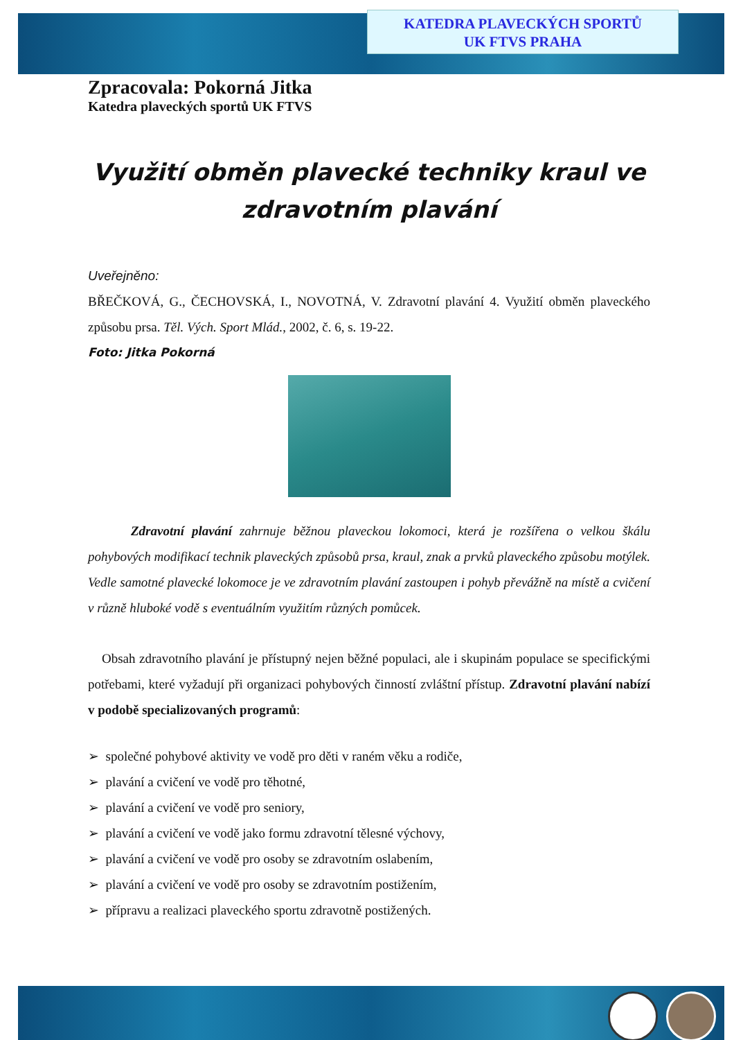KATEDRA PLAVECKÝCH SPORTŮ
UK FTVS PRAHA
Zpracovala: Pokorná Jitka
Katedra plaveckých sportů UK FTVS
Využití obměn plavecké techniky kraul ve zdravotním plavání
Uveřejněno:
BŘEČKOVÁ, G., ČECHOVSKÁ, I., NOVOTNÁ, V. Zdravotní plavání 4. Využití obměn plaveckého způsobu prsa. Těl. Vých. Sport Mlád., 2002, č. 6, s. 19-22.
Foto: Jitka Pokorná
Zdravotní plavání zahrnuje běžnou plaveckou lokomoci, která je rozšířena o velkou škálu pohybových modifikací technik plaveckých způsobů prsa, kraul, znak a prvků plaveckého způsobu motýlek. Vedle samotné plavecké lokomoce je ve zdravotním plavání zastoupen i pohyb převážně na místě a cvičení v různě hluboké vodě s eventuálním využitím různých pomůcek.
Obsah zdravotního plavání je přístupný nejen běžné populaci, ale i skupinám populace se specifickými potřebami, které vyžadují při organizaci pohybových činností zvláštní přístup. Zdravotní plavání nabízí v podobě specializovaných programů:
➢ společné pohybové aktivity ve vodě pro děti v raném věku a rodiče,
➢ plavání a cvičení ve vodě pro těhotné,
➢ plavání a cvičení ve vodě pro seniory,
➢ plavání a cvičení ve vodě jako formu zdravotní tělesné výchovy,
➢ plavání a cvičení ve vodě pro osoby se zdravotním oslabením,
➢ plavání a cvičení ve vodě pro osoby se zdravotním postižením,
➢ přípravu a realizaci plaveckého sportu zdravotně postižených.